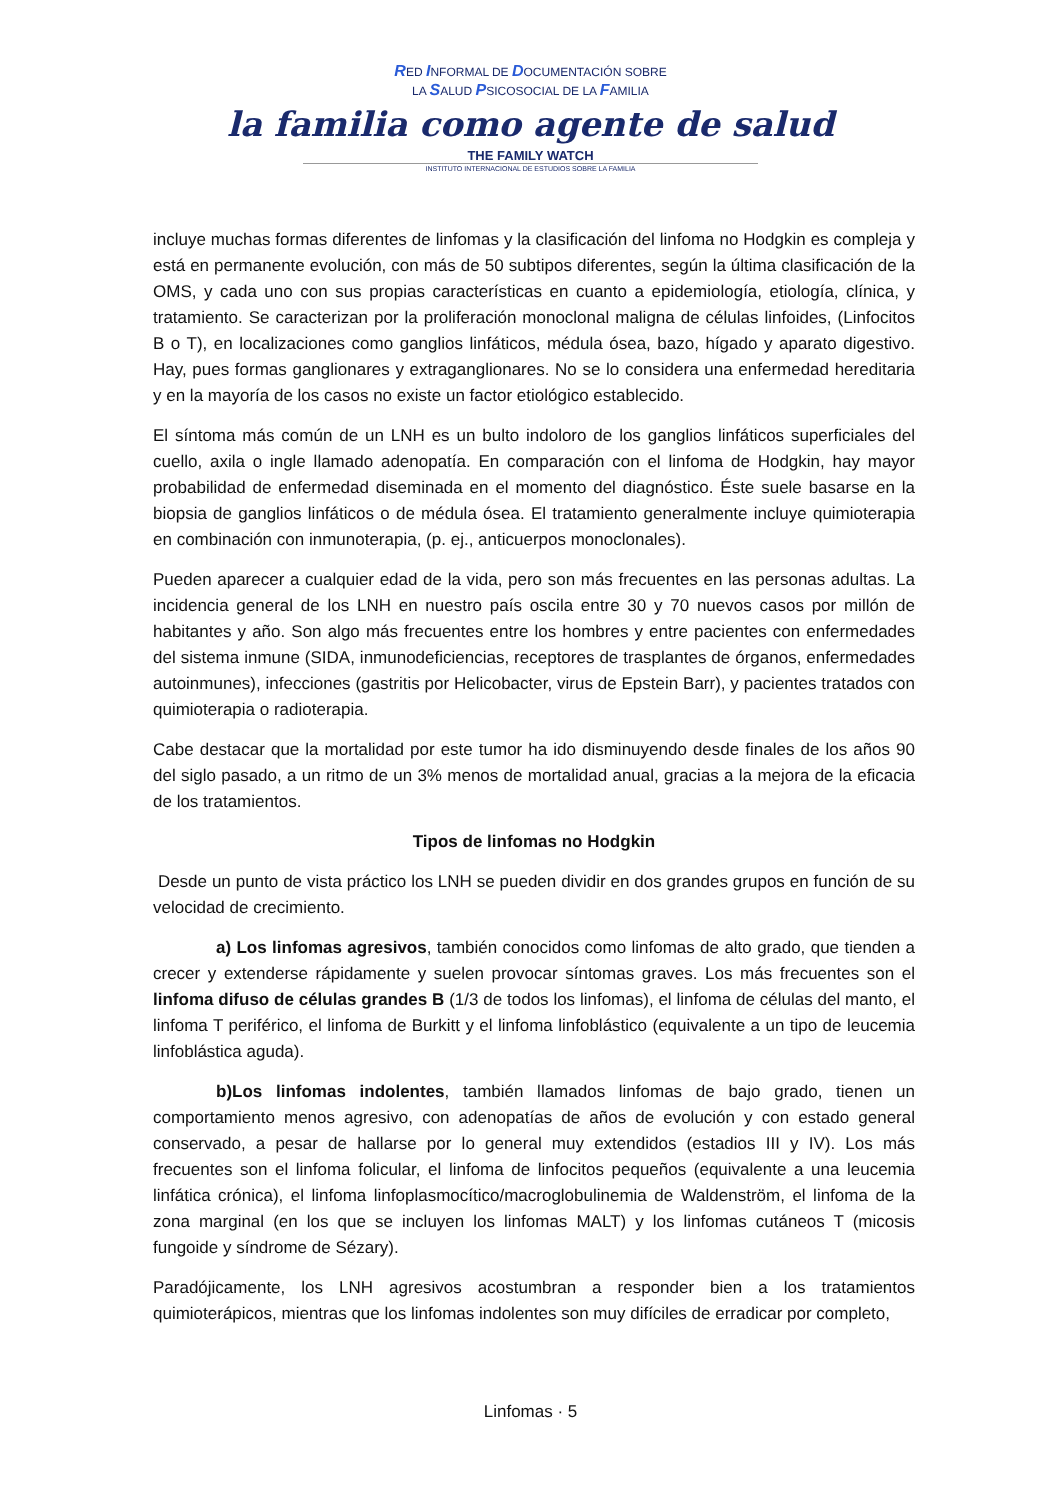RED INFORMAL DE DOCUMENTACIÓN SOBRE
LA SALUD PSICOSOCIAL DE LA FAMILIA
la familia como agente de salud
THE FAMILY WATCH
INSTITUTO INTERNACIONAL DE ESTUDIOS SOBRE LA FAMILIA
incluye muchas formas diferentes de linfomas y la clasificación del linfoma no Hodgkin es compleja y está en permanente evolución, con más de 50 subtipos diferentes, según la última clasificación de la OMS, y cada uno con sus propias características en cuanto a epidemiología, etiología, clínica, y tratamiento. Se caracterizan por la proliferación monoclonal maligna de células linfoides, (Linfocitos B o T), en localizaciones como ganglios linfáticos, médula ósea, bazo, hígado y aparato digestivo. Hay, pues formas ganglionares y extraganglionares. No se lo considera una enfermedad hereditaria y en la mayoría de los casos no existe un factor etiológico establecido.
El síntoma más común de un LNH es un bulto indoloro de los ganglios linfáticos superficiales del cuello, axila o ingle llamado adenopatía. En comparación con el linfoma de Hodgkin, hay mayor probabilidad de enfermedad diseminada en el momento del diagnóstico. Éste suele basarse en la biopsia de ganglios linfáticos o de médula ósea. El tratamiento generalmente incluye quimioterapia en combinación con inmunoterapia, (p. ej., anticuerpos monoclonales).
Pueden aparecer a cualquier edad de la vida, pero son más frecuentes en las personas adultas. La incidencia general de los LNH en nuestro país oscila entre 30 y 70 nuevos casos por millón de habitantes y año. Son algo más frecuentes entre los hombres y entre pacientes con enfermedades del sistema inmune (SIDA, inmunodeficiencias, receptores de trasplantes de órganos, enfermedades autoinmunes), infecciones (gastritis por Helicobacter, virus de Epstein Barr), y pacientes tratados con quimioterapia o radioterapia.
Cabe destacar que la mortalidad por este tumor ha ido disminuyendo desde finales de los años 90 del siglo pasado, a un ritmo de un 3% menos de mortalidad anual, gracias a la mejora de la eficacia de los tratamientos.
Tipos de linfomas no Hodgkin
Desde un punto de vista práctico los LNH se pueden dividir en dos grandes grupos en función de su velocidad de crecimiento.
a) Los linfomas agresivos, también conocidos como linfomas de alto grado, que tienden a crecer y extenderse rápidamente y suelen provocar síntomas graves. Los más frecuentes son el linfoma difuso de células grandes B (1/3 de todos los linfomas), el linfoma de células del manto, el linfoma T periférico, el linfoma de Burkitt y el linfoma linfoblástico (equivalente a un tipo de leucemia linfoblástica aguda).
b)Los linfomas indolentes, también llamados linfomas de bajo grado, tienen un comportamiento menos agresivo, con adenopatías de años de evolución y con estado general conservado, a pesar de hallarse por lo general muy extendidos (estadios III y IV). Los más frecuentes son el linfoma folicular, el linfoma de linfocitos pequeños (equivalente a una leucemia linfática crónica), el linfoma linfoplasmocítico/macroglobulinemia de Waldenström, el linfoma de la zona marginal (en los que se incluyen los linfomas MALT) y los linfomas cutáneos T (micosis fungoide y síndrome de Sézary).
Paradójicamente, los LNH agresivos acostumbran a responder bien a los tratamientos quimioterápicos, mientras que los linfomas indolentes son muy difíciles de erradicar por completo,
Linfomas · 5